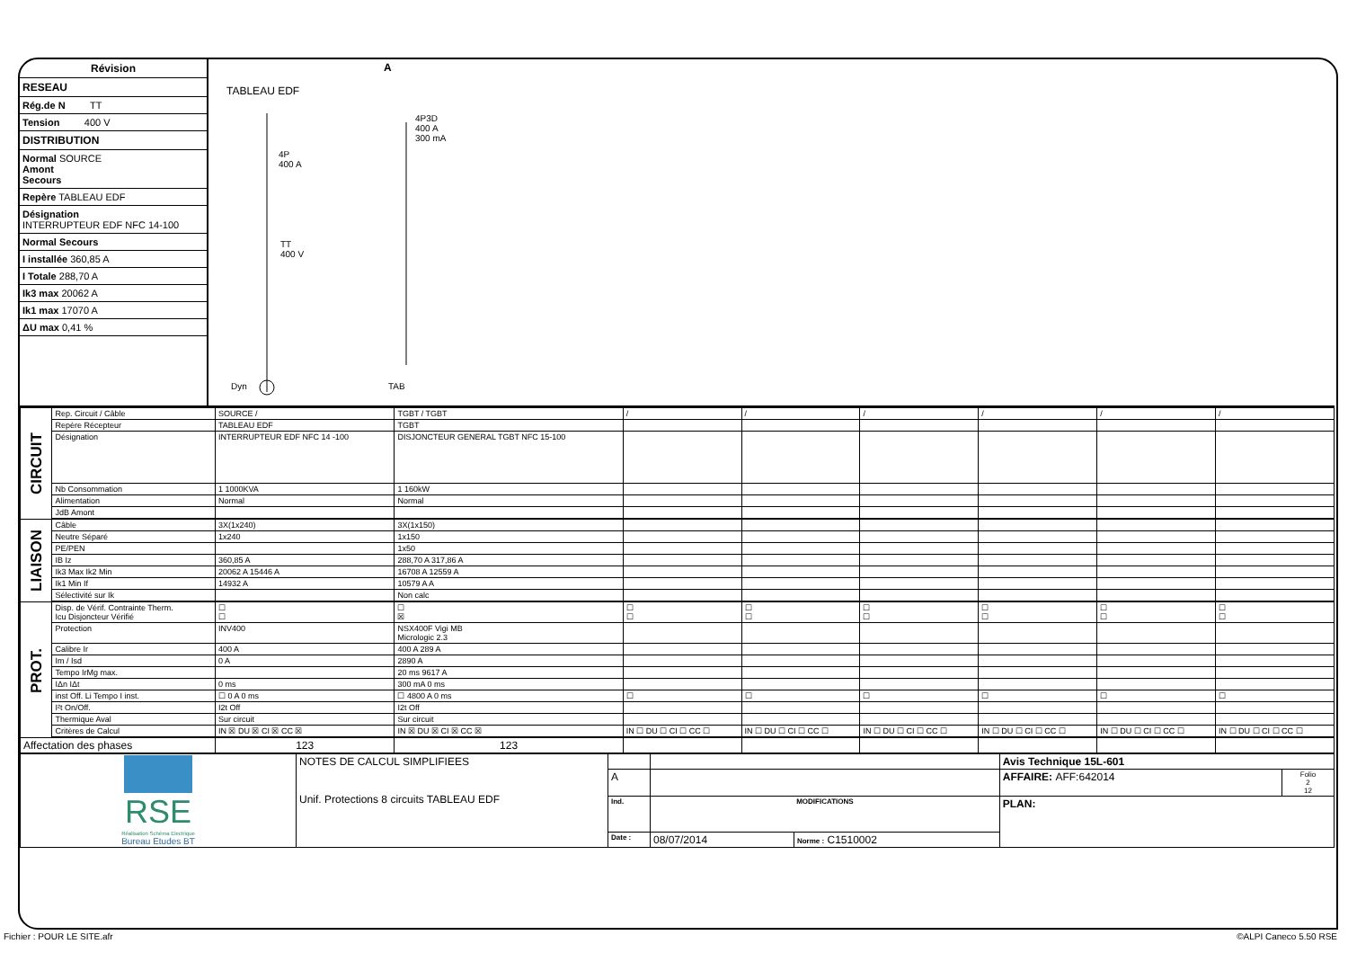Révision
RESEAU
Rég.de N TT
Tension 400 V
DISTRIBUTION
Normal SOURCE
Amont
Secours
Repère TABLEAU EDF
Désignation
INTERRUPTEUR EDF NFC 14-100
Normal Secours
I installée 360,85 A
I Totale 288,70 A
Ik3 max 20062 A
Ik1 max 17070 A
ΔU max 0,41 %
A
TABLEAU EDF
4P
400 A
4P3D
400 A
300 mA
TT
400 V
Dyn TAB
| CIRCUIT | Rep. Circuit / Câble | SOURCE / | TGBT / TGBT | / | / | / | / | / | / |
| | Repère Récepteur | TABLEAU EDF | TGBT | | | | | | |
| | Désignation | INTERRUPTEUR EDF NFC 14 -100 | DISJONCTEUR GENERAL TGBT NFC 15-100 | | | | | | |
| | Nb Consommation | 1 1000KVA | 1 160kW | | | | | | |
| | Alimentation | Normal | Normal | | | | | | |
| | JdB Amont | | | | | | | | |
| LIAISON | Câble | 3X(1x240) | 3X(1x150) | | | | | | |
| | Neutre Séparé | 1x240 | 1x150 | | | | | | |
| | PE/PEN | | 1x50 | | | | | | |
| | IB Iz | 360,85 A | 288,70 A 317,86 A | | | | | | |
| | Ik3 Max Ik2 Min | 20062 A 15446 A | 16708 A 12559 A | | | | | | |
| | Ik1 Min If | 14932 A | 10579 A A | | | | | | |
| | Sélectivité sur Ik | | Non calc | | | | | | |
| PROT. | Disp. de Vérif. Contrainte Therm. Icu Disjoncteur Vérifié | ☐ ☐ | ☐ ☒ | ☐ ☐ | ☐ ☐ | ☐ ☐ | ☐ ☐ | ☐ ☐ | ☐ ☐ |
| | Protection | INV400 | NSX400F Vigi MB Micrologic 2.3 | | | | | | |
| | Calibre Ir | 400 A | 400 A 289 A | | | | | | |
| | Im / Isd | 0 A | 2890 A | | | | | | |
| | Tempo IrMg max. | | 20 ms 9617 A | | | | | | |
| | IΔn IΔt | 0 ms | 300 mA 0 ms | | | | | | |
| | inst Off. Li Tempo I inst. | ☐ 0 A 0 ms | ☐ 4800 A 0 ms | ☐ | ☐ | ☐ | ☐ | ☐ | ☐ |
| | I²t On/Off. | I2t Off | I2t Off | | | | | | |
| | Thermique Aval | Sur circuit | Sur circuit | | | | | | |
| | Critères de Calcul | IN ☒ DU ☒ CI ☒ CC ☒ | IN ☒ DU ☒ CI ☒ CC ☒ | IN ☐ DU ☐ CI ☐ CC ☐ | IN ☐ DU ☐ CI ☐ CC ☐ | IN ☐ DU ☐ CI ☐ CC ☐ | IN ☐ DU ☐ CI ☐ CC ☐ | IN ☐ DU ☐ CI ☐ CC ☐ | IN ☐ DU ☐ CI ☐ CC ☐ |
| Affectation des phases | | 123 | 123 | | | | | | |
| RSE Réalisation Schéma Electrique Bureau Etudes BT | NOTES DE CALCUL SIMPLIFIEES Unif. Protections 8 circuits TABLEAU EDF | | | | Avis Technique 15L-601 | |
| | | A | | | AFFAIRE: AFF:642014 | Folio 2 12 |
| | | Ind. | MODIFICATIONS | | PLAN: | |
| | | Date : | 08/07/2014 | Norme : C1510002 | | |
Fichier : POUR LE SITE.afr ©ALPI Caneco 5.50 RSE